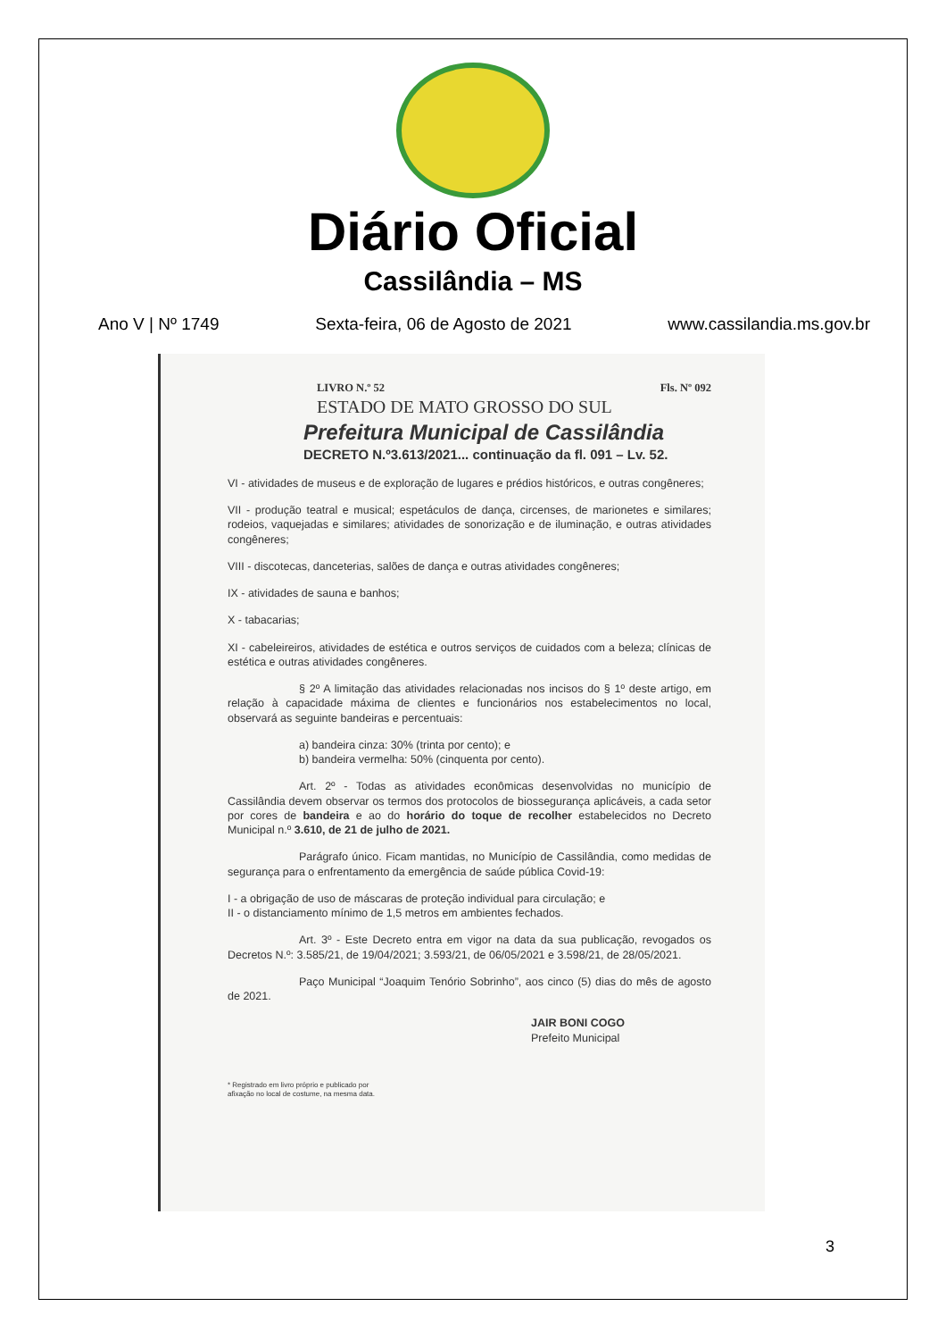Diário Oficial
Cassilândia – MS
Ano V | Nº 1749 Sexta-feira, 06 de Agosto de 2021 www.cassilandia.ms.gov.br
LIVRO N.º 52 Fls. Nº 092
ESTADO DE MATO GROSSO DO SUL
Prefeitura Municipal de Cassilândia
DECRETO N.º3.613/2021... continuação da fl. 091 – Lv. 52.
VI - atividades de museus e de exploração de lugares e prédios históricos, e outras congêneres;
VII - produção teatral e musical; espetáculos de dança, circenses, de marionetes e similares; rodeios, vaquejadas e similares; atividades de sonorização e de iluminação, e outras atividades congêneres;
VIII - discotecas, danceterias, salões de dança e outras atividades congêneres;
IX - atividades de sauna e banhos;
X - tabacarias;
XI - cabeleireiros, atividades de estética e outros serviços de cuidados com a beleza; clínicas de estética e outras atividades congêneres.
§ 2º A limitação das atividades relacionadas nos incisos do § 1º deste artigo, em relação à capacidade máxima de clientes e funcionários nos estabelecimentos no local, observará as seguinte bandeiras e percentuais:
a) bandeira cinza: 30% (trinta por cento); e
b) bandeira vermelha: 50% (cinquenta por cento).
Art. 2º - Todas as atividades econômicas desenvolvidas no município de Cassilândia devem observar os termos dos protocolos de biossegurança aplicáveis, a cada setor por cores de bandeira e ao do horário do toque de recolher estabelecidos no Decreto Municipal n.º 3.610, de 21 de julho de 2021.
Parágrafo único. Ficam mantidas, no Município de Cassilândia, como medidas de segurança para o enfrentamento da emergência de saúde pública Covid-19:
I - a obrigação de uso de máscaras de proteção individual para circulação; e
II - o distanciamento mínimo de 1,5 metros em ambientes fechados.
Art. 3º - Este Decreto entra em vigor na data da sua publicação, revogados os Decretos N.º: 3.585/21, de 19/04/2021; 3.593/21, de 06/05/2021 e 3.598/21, de 28/05/2021.
Paço Municipal “Joaquim Tenório Sobrinho”, aos cinco (5) dias do mês de agosto de 2021.
JAIR BONI COGO
Prefeito Municipal
* Registrado em livro próprio e publicado por
afixação no local de costume, na mesma data.
3